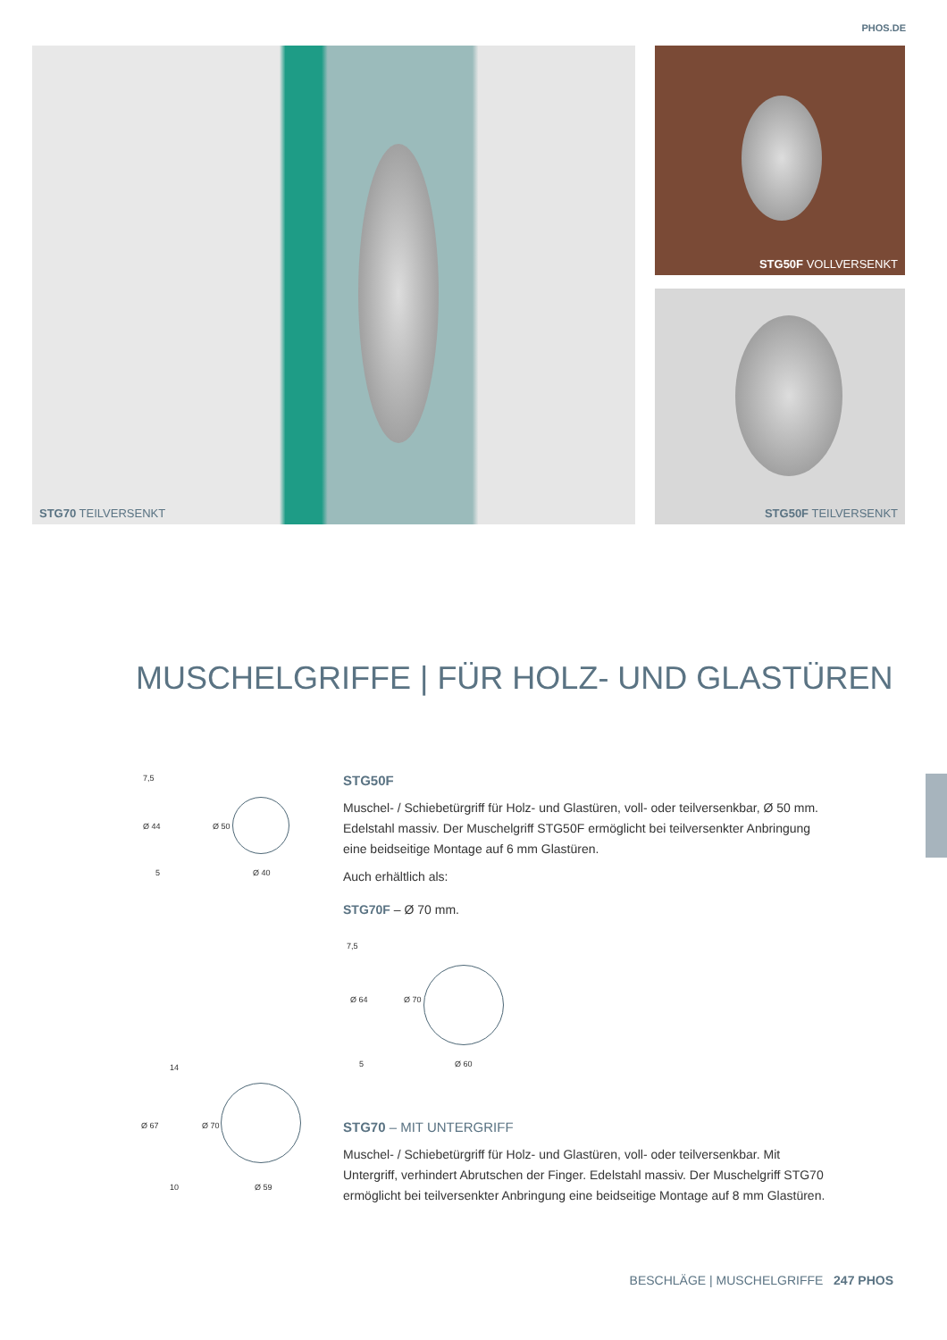PHOS.DE
STG70 TEILVERSENKT
STG50F VOLLVERSENKT
STG50F TEILVERSENKT
MUSCHELGRIFFE | FÜR HOLZ- UND GLASTÜREN
7,5
Ø 44 Ø 50
5 Ø 40
14
Ø 67 Ø 70
10 Ø 59
STG50F
Muschel- / Schiebetürgriff für Holz- und Glastüren, voll- oder teilversenkbar, Ø 50 mm. Edelstahl massiv. Der Muschelgriff STG50F ermöglicht bei teilversenkter Anbringung eine beidseitige Montage auf 6 mm Glastüren.
Auch erhältlich als:
STG70F – Ø 70 mm.
7,5
Ø 64 Ø 70
5 Ø 60
STG70 – MIT UNTERGRIFF
Muschel- / Schiebetürgriff für Holz- und Glastüren, voll- oder teilversenkbar. Mit Untergriff, verhindert Abrutschen der Finger. Edelstahl massiv. Der Muschelgriff STG70 ermöglicht bei teilversenkter Anbringung eine beidseitige Montage auf 8 mm Glastüren.
BESCHLÄGE | MUSCHELGRIFFE 247 PHOS